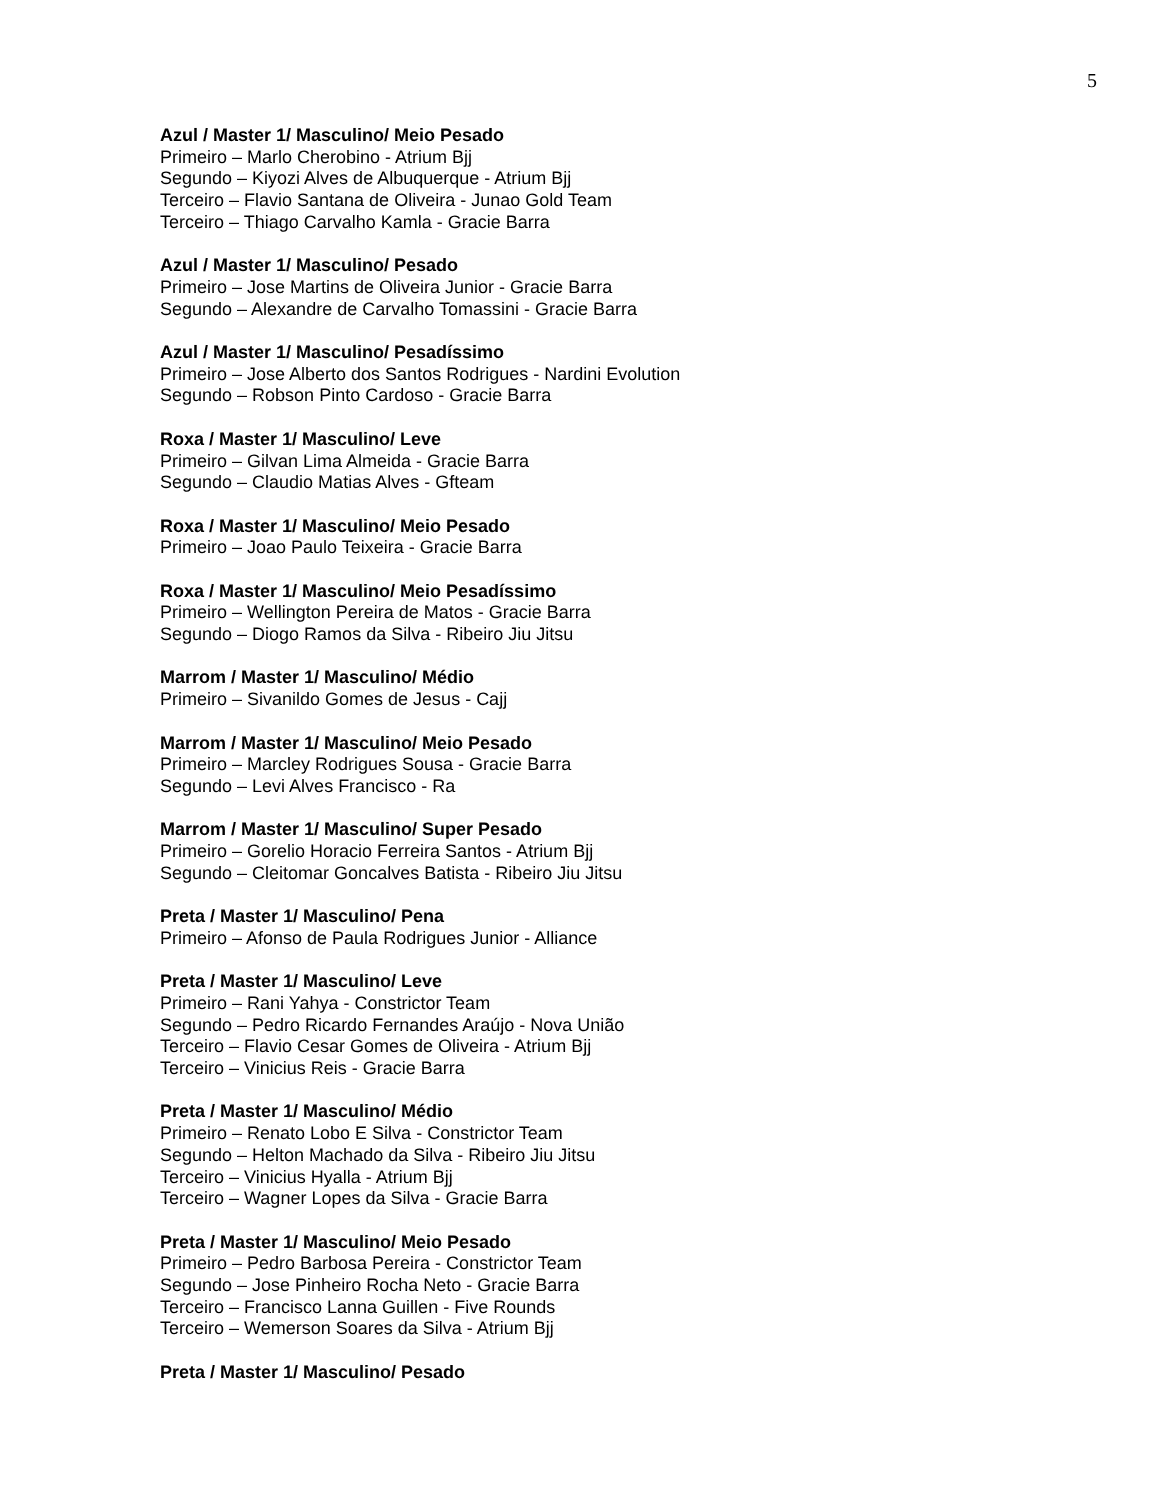5
Azul / Master 1/ Masculino/ Meio Pesado
Primeiro – Marlo Cherobino - Atrium Bjj
Segundo – Kiyozi Alves de Albuquerque - Atrium Bjj
Terceiro – Flavio Santana de Oliveira - Junao Gold Team
Terceiro – Thiago Carvalho Kamla - Gracie Barra
Azul / Master 1/ Masculino/ Pesado
Primeiro – Jose Martins de Oliveira Junior - Gracie Barra
Segundo – Alexandre de Carvalho Tomassini - Gracie Barra
Azul / Master 1/ Masculino/ Pesadíssimo
Primeiro – Jose Alberto dos Santos Rodrigues - Nardini Evolution
Segundo – Robson Pinto Cardoso - Gracie Barra
Roxa / Master 1/ Masculino/ Leve
Primeiro – Gilvan Lima Almeida - Gracie Barra
Segundo – Claudio Matias Alves - Gfteam
Roxa / Master 1/ Masculino/ Meio Pesado
Primeiro – Joao Paulo Teixeira - Gracie Barra
Roxa / Master 1/ Masculino/ Meio Pesadíssimo
Primeiro – Wellington Pereira de Matos - Gracie Barra
Segundo – Diogo Ramos da Silva - Ribeiro Jiu Jitsu
Marrom / Master 1/ Masculino/ Médio
Primeiro – Sivanildo Gomes de Jesus - Cajj
Marrom / Master 1/ Masculino/ Meio Pesado
Primeiro – Marcley Rodrigues Sousa - Gracie Barra
Segundo – Levi Alves Francisco - Ra
Marrom / Master 1/ Masculino/ Super Pesado
Primeiro – Gorelio Horacio Ferreira Santos - Atrium Bjj
Segundo – Cleitomar Goncalves Batista - Ribeiro Jiu Jitsu
Preta / Master 1/ Masculino/ Pena
Primeiro – Afonso de Paula Rodrigues Junior - Alliance
Preta / Master 1/ Masculino/ Leve
Primeiro – Rani Yahya - Constrictor Team
Segundo – Pedro Ricardo Fernandes Araújo - Nova União
Terceiro – Flavio Cesar Gomes de Oliveira - Atrium Bjj
Terceiro – Vinicius Reis - Gracie Barra
Preta / Master 1/ Masculino/ Médio
Primeiro – Renato Lobo E Silva - Constrictor Team
Segundo – Helton Machado da Silva - Ribeiro Jiu Jitsu
Terceiro – Vinicius Hyalla - Atrium Bjj
Terceiro – Wagner Lopes da Silva - Gracie Barra
Preta / Master 1/ Masculino/ Meio Pesado
Primeiro – Pedro Barbosa Pereira - Constrictor Team
Segundo – Jose Pinheiro Rocha Neto - Gracie Barra
Terceiro – Francisco Lanna Guillen - Five Rounds
Terceiro – Wemerson Soares da Silva - Atrium Bjj
Preta / Master 1/ Masculino/ Pesado